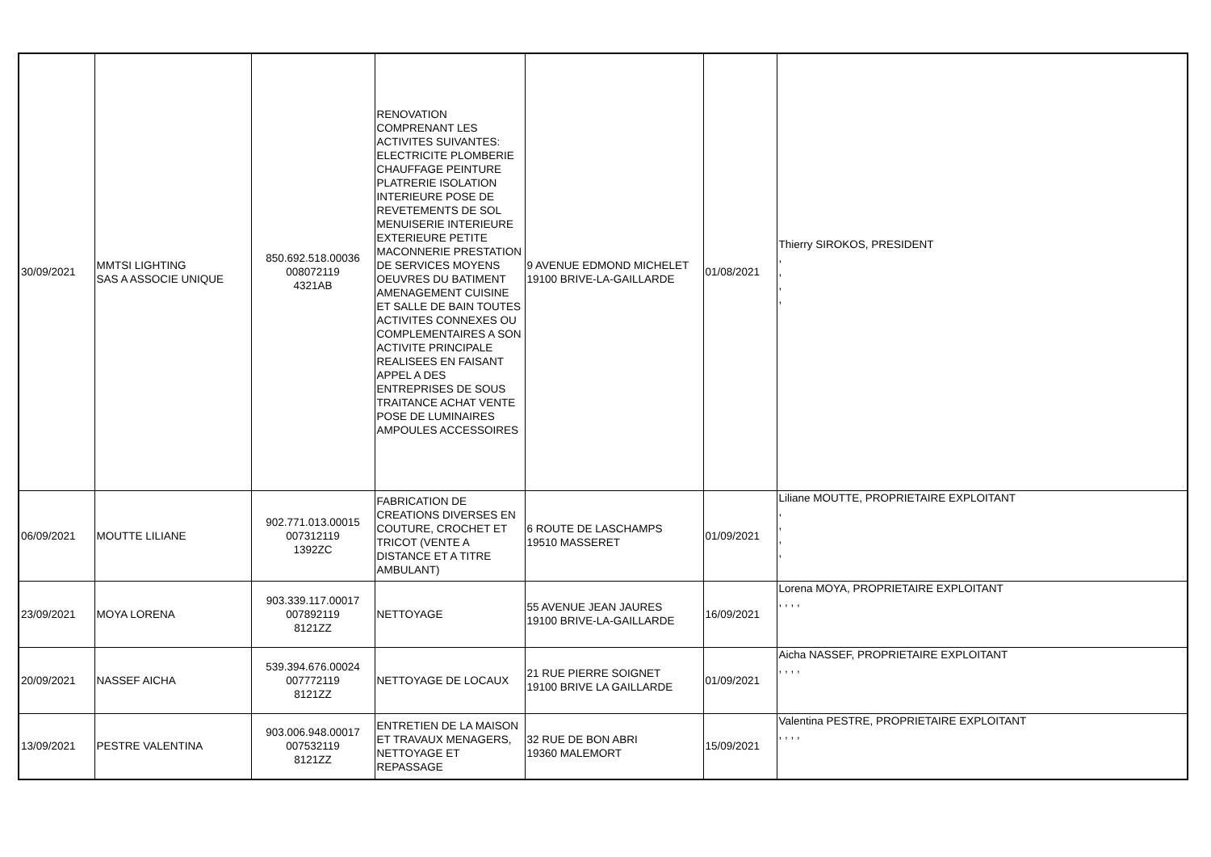| 30/09/2021 | MMTSI LIGHTING SAS A ASSOCIE UNIQUE | 850.692.518.00036 008072119 4321AB | RENOVATION COMPRENANT LES ACTIVITES SUIVANTES: ELECTRICITE PLOMBERIE CHAUFFAGE PEINTURE PLATRERIE ISOLATION INTERIEURE POSE DE REVETEMENTS DE SOL MENUISERIE INTERIEURE EXTERIEURE PETITE MACONNERIE PRESTATION DE SERVICES MOYENS OEUVRES DU BATIMENT AMENAGEMENT CUISINE ET SALLE DE BAIN TOUTES ACTIVITES CONNEXES OU COMPLEMENTAIRES A SON ACTIVITE PRINCIPALE REALISEES EN FAISANT APPEL A DES ENTREPRISES DE SOUS TRAITANCE ACHAT VENTE POSE DE LUMINAIRES AMPOULES ACCESSOIRES | 9 AVENUE EDMOND MICHELET 19100 BRIVE-LA-GAILLARDE | 01/08/2021 | Thierry SIROKOS, PRESIDENT , , , , |
| 06/09/2021 | MOUTTE LILIANE | 902.771.013.00015 007312119 1392ZC | FABRICATION DE CREATIONS DIVERSES EN COUTURE, CROCHET ET TRICOT (VENTE A DISTANCE ET A TITRE AMBULANT) | 6 ROUTE DE LASCHAMPS 19510 MASSERET | 01/09/2021 | Liliane MOUTTE, PROPRIETAIRE EXPLOITANT , , , , |
| 23/09/2021 | MOYA LORENA | 903.339.117.00017 007892119 8121ZZ | NETTOYAGE | 55 AVENUE JEAN JAURES 19100 BRIVE-LA-GAILLARDE | 16/09/2021 | Lorena MOYA, PROPRIETAIRE EXPLOITANT , , , , |
| 20/09/2021 | NASSEF AICHA | 539.394.676.00024 007772119 8121ZZ | NETTOYAGE DE LOCAUX | 21 RUE PIERRE SOIGNET 19100 BRIVE LA GAILLARDE | 01/09/2021 | Aicha NASSEF, PROPRIETAIRE EXPLOITANT , , , , |
| 13/09/2021 | PESTRE VALENTINA | 903.006.948.00017 007532119 8121ZZ | ENTRETIEN DE LA MAISON ET TRAVAUX MENAGERS, NETTOYAGE ET REPASSAGE | 32 RUE DE BON ABRI 19360 MALEMORT | 15/09/2021 | Valentina PESTRE, PROPRIETAIRE EXPLOITANT , , , , |